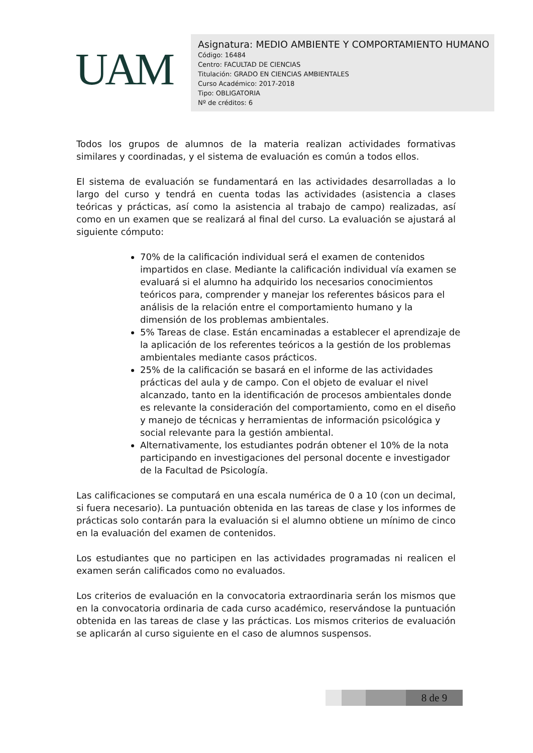UAM
Asignatura: MEDIO AMBIENTE Y COMPORTAMIENTO HUMANO
Código: 16484
Centro: FACULTAD DE CIENCIAS
Titulación: GRADO EN CIENCIAS AMBIENTALES
Curso Académico: 2017-2018
Tipo: OBLIGATORIA
Nº de créditos: 6
Todos los grupos de alumnos de la materia realizan actividades formativas similares y coordinadas, y el sistema de evaluación es común a todos ellos.
El sistema de evaluación se fundamentará en las actividades desarrolladas a lo largo del curso y tendrá en cuenta todas las actividades (asistencia a clases teóricas y prácticas, así como la asistencia al trabajo de campo) realizadas, así como en un examen que se realizará al final del curso. La evaluación se ajustará al siguiente cómputo:
70% de la calificación individual será el examen de contenidos impartidos en clase. Mediante la calificación individual vía examen se evaluará si el alumno ha adquirido los necesarios conocimientos teóricos para, comprender y manejar los referentes básicos para el análisis de la relación entre el comportamiento humano y la dimensión de los problemas ambientales.
5% Tareas de clase. Están encaminadas a establecer el aprendizaje de la aplicación de los referentes teóricos a la gestión de los problemas ambientales mediante casos prácticos.
25% de la calificación se basará en el informe de las actividades prácticas del aula y de campo. Con el objeto de evaluar el nivel alcanzado, tanto en la identificación de procesos ambientales donde es relevante la consideración del comportamiento, como en el diseño y manejo de técnicas y herramientas de información psicológica y social relevante para la gestión ambiental.
Alternativamente, los estudiantes podrán obtener el 10% de la nota participando en investigaciones del personal docente e investigador de la Facultad de Psicología.
Las calificaciones se computará en una escala numérica de 0 a 10 (con un decimal, si fuera necesario). La puntuación obtenida en las tareas de clase y los informes de prácticas solo contarán para la evaluación si el alumno obtiene un mínimo de cinco en la evaluación del examen de contenidos.
Los estudiantes que no participen en las actividades programadas ni realicen el examen serán calificados como no evaluados.
Los criterios de evaluación en la convocatoria extraordinaria serán los mismos que en la convocatoria ordinaria de cada curso académico, reservándose la puntuación obtenida en las tareas de clase y las prácticas. Los mismos criterios de evaluación se aplicarán al curso siguiente en el caso de alumnos suspensos.
8 de 9